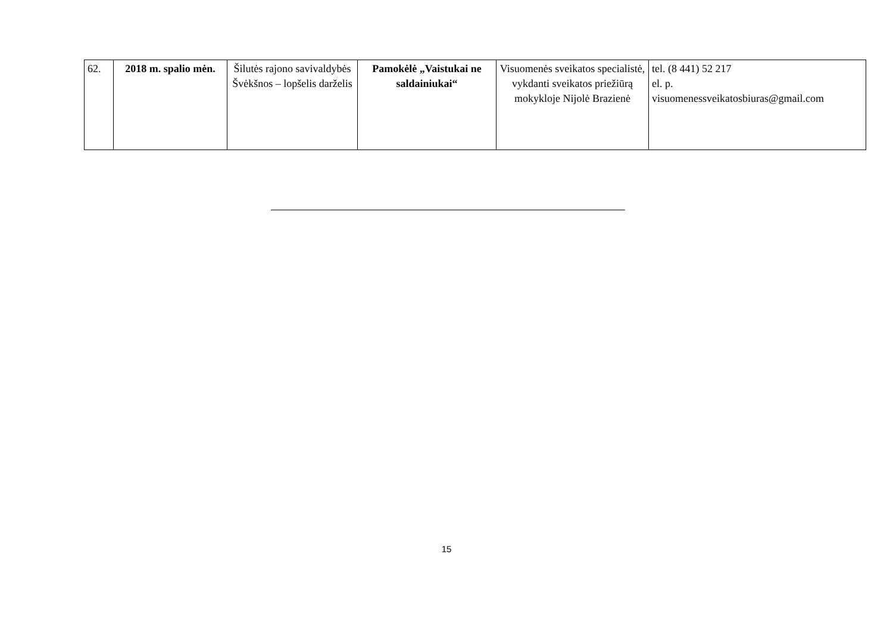| 62. | 2018 m. spalio mėn. | Šilutės rajono savivaldybės Švėkšnos – lopšelis darželis | Pamokėlė „Vaistukai ne saldainiukai“ | Visuomenės sveikatos specialistė, vykdanti sveikatos priežiūrą mokykloje Nijolė Brazienė | tel. (8 441) 52 217 el. p. visuomenessveikatosbiuras@gmail.com |
15